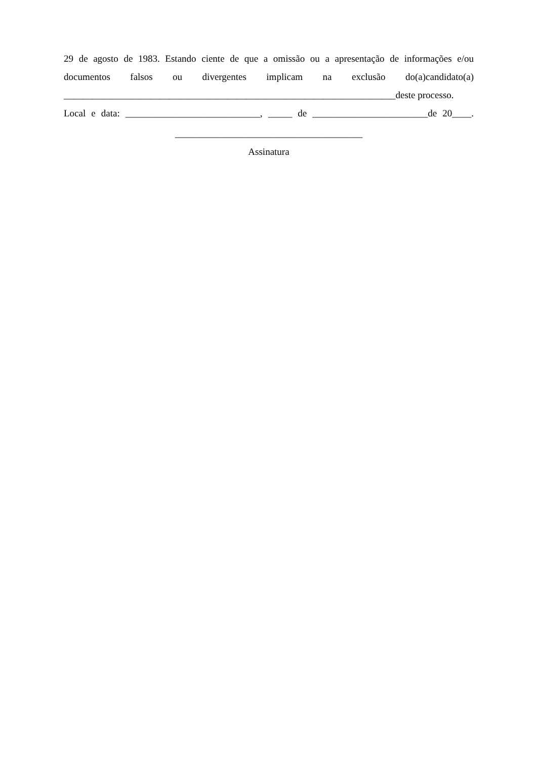29 de agosto de 1983. Estando ciente de que a omissão ou a apresentação de informações e/ou documentos falsos ou divergentes implicam na exclusão do(a)candidato(a)
_____________________________________________________________________deste processo.
Local e data: ____________________________, _____ de ________________________de 20____.
_______________________________________
Assinatura